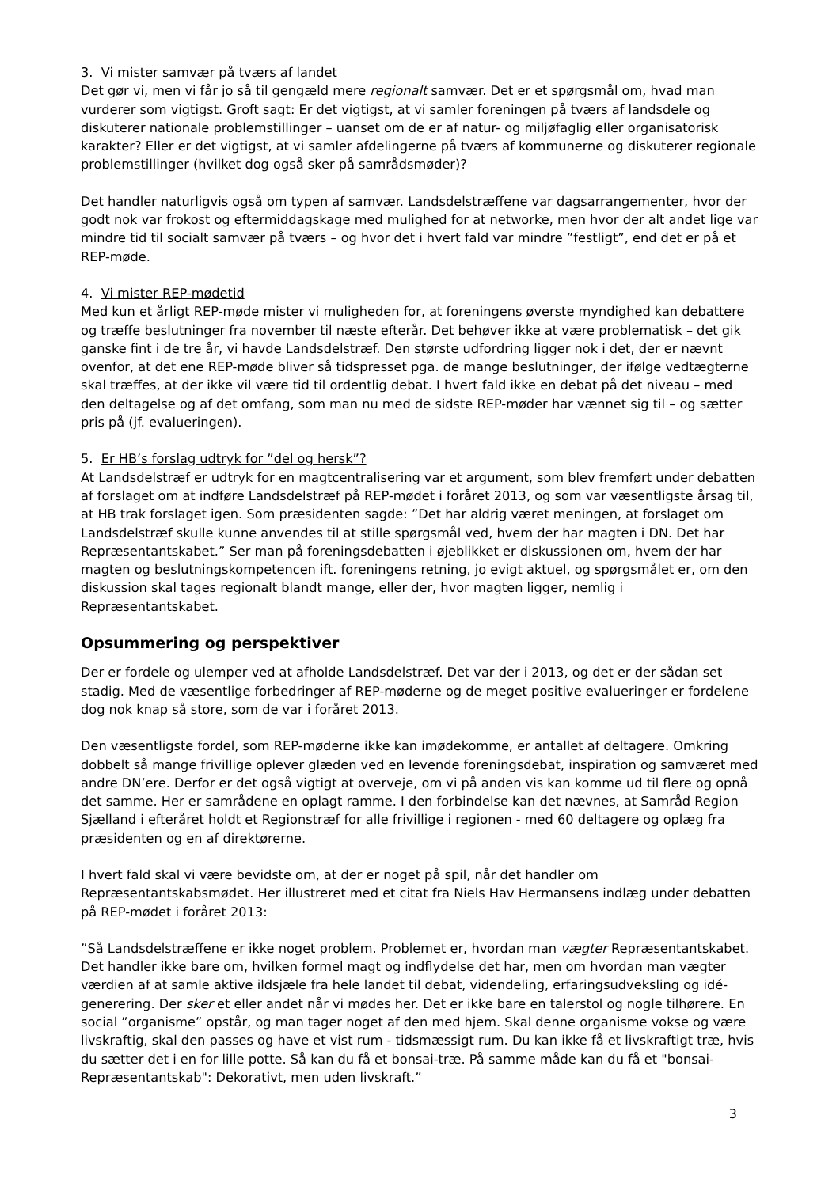3. Vi mister samvær på tværs af landet
Det gør vi, men vi får jo så til gengæld mere regionalt samvær. Det er et spørgsmål om, hvad man vurderer som vigtigst. Groft sagt: Er det vigtigst, at vi samler foreningen på tværs af landsdele og diskuterer nationale problemstillinger – uanset om de er af natur- og miljøfaglig eller organisatorisk karakter? Eller er det vigtigst, at vi samler afdelingerne på tværs af kommunerne og diskuterer regionale problemstillinger (hvilket dog også sker på samrådsmøder)?
Det handler naturligvis også om typen af samvær. Landsdelstræffene var dagsarrangementer, hvor der godt nok var frokost og eftermiddagskage med mulighed for at networke, men hvor der alt andet lige var mindre tid til socialt samvær på tværs – og hvor det i hvert fald var mindre ”festligt”, end det er på et REP-møde.
4. Vi mister REP-mødetid
Med kun et årligt REP-møde mister vi muligheden for, at foreningens øverste myndighed kan debattere og træffe beslutninger fra november til næste efterår. Det behøver ikke at være problematisk – det gik ganske fint i de tre år, vi havde Landsdelstræf. Den største udfordring ligger nok i det, der er nævnt ovenfor, at det ene REP-møde bliver så tidspresset pga. de mange beslutninger, der ifølge vedtægterne skal træffes, at der ikke vil være tid til ordentlig debat. I hvert fald ikke en debat på det niveau – med den deltagelse og af det omfang, som man nu med de sidste REP-møder har vænnet sig til – og sætter pris på (jf. evalueringen).
5. Er HB’s forslag udtryk for ”del og hersk”?
At Landsdelstræf er udtryk for en magtcentralisering var et argument, som blev fremført under debatten af forslaget om at indføre Landsdelstræf på REP-mødet i foråret 2013, og som var væsentligste årsag til, at HB trak forslaget igen. Som præsidenten sagde: ”Det har aldrig været meningen, at forslaget om Landsdelstræf skulle kunne anvendes til at stille spørgsmål ved, hvem der har magten i DN. Det har Repræsentantskabet.” Ser man på foreningsdebatten i øjeblikket er diskussionen om, hvem der har magten og beslutningskompetencen ift. foreningens retning, jo evigt aktuel, og spørgsmålet er, om den diskussion skal tages regionalt blandt mange, eller der, hvor magten ligger, nemlig i Repræsentantskabet.
Opsummering og perspektiver
Der er fordele og ulemper ved at afholde Landsdelstræf. Det var der i 2013, og det er der sådan set stadig. Med de væsentlige forbedringer af REP-møderne og de meget positive evalueringer er fordelene dog nok knap så store, som de var i foråret 2013.
Den væsentligste fordel, som REP-møderne ikke kan imødekomme, er antallet af deltagere. Omkring dobbelt så mange frivillige oplever glæden ved en levende foreningsdebat, inspiration og samværet med andre DN’ere. Derfor er det også vigtigt at overveje, om vi på anden vis kan komme ud til flere og opnå det samme. Her er samrådene en oplagt ramme. I den forbindelse kan det nævnes, at Samråd Region Sjælland i efteråret holdt et Regionstræf for alle frivillige i regionen - med 60 deltagere og oplæg fra præsidenten og en af direktørerne.
I hvert fald skal vi være bevidste om, at der er noget på spil, når det handler om Repræsentantskabsmødet. Her illustreret med et citat fra Niels Hav Hermansens indlæg under debatten på REP-mødet i foråret 2013:
”Så Landsdelstræffene er ikke noget problem. Problemet er, hvordan man vægter Repræsentantskabet. Det handler ikke bare om, hvilken formel magt og indflydelse det har, men om hvordan man vægter værdien af at samle aktive ildsjæle fra hele landet til debat, videndeling, erfaringsudveksling og idé-generering. Der sker et eller andet når vi mødes her. Det er ikke bare en talerstol og nogle tilhørere. En social ”organisme” opstår, og man tager noget af den med hjem. Skal denne organisme vokse og være livskraftig, skal den passes og have et vist rum - tidsmæssigt rum. Du kan ikke få et livskraftigt træ, hvis du sætter det i en for lille potte. Så kan du få et bonsai-træ. På samme måde kan du få et "bonsai-Repræsentantskab": Dekorativt, men uden livskraft.”
3